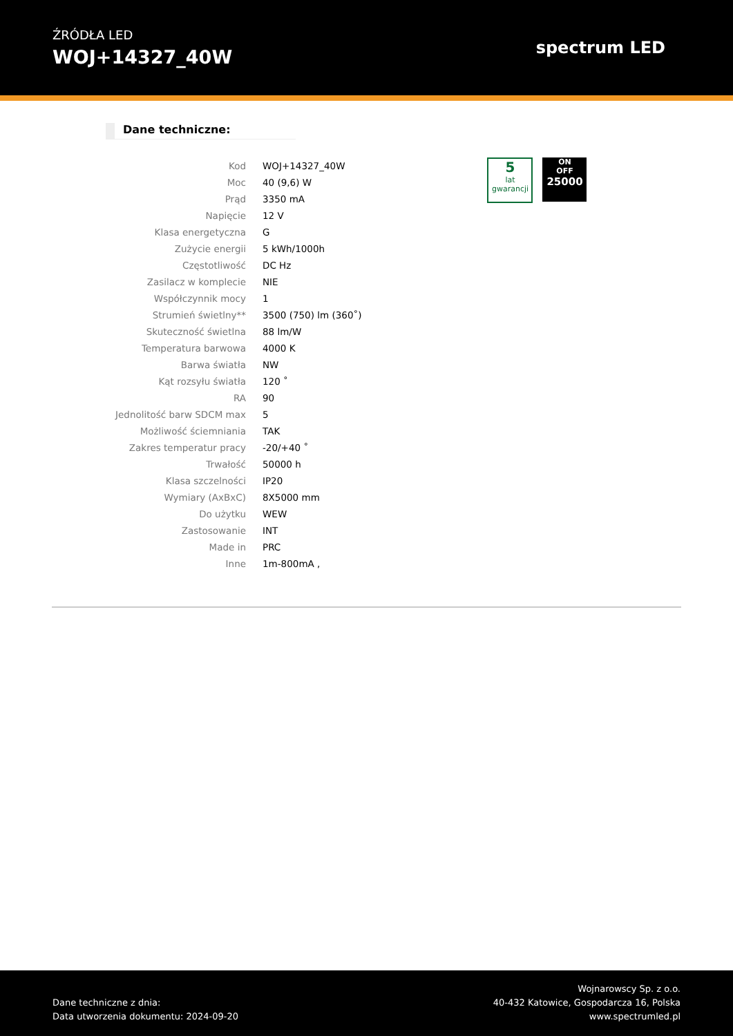ŹRÓDŁA LED
WOJ+14327_40W
spectrum LED
Dane techniczne:
| Kod | WOJ+14327_40W |
| Moc | 40 (9,6) W |
| Prąd | 3350 mA |
| Napięcie | 12 V |
| Klasa energetyczna | G |
| Zużycie energii | 5 kWh/1000h |
| Częstotliwość | DC Hz |
| Zasilacz w komplecie | NIE |
| Współczynnik mocy | 1 |
| Strumień świetlny** | 3500 (750) lm (360˚) |
| Skuteczność świetlna | 88 lm/W |
| Temperatura barwowa | 4000 K |
| Barwa światła | NW |
| Kąt rozsyłu światła | 120 ˚ |
| RA | 90 |
| Jednolitość barw SDCM max | 5 |
| Możliwość ściemniania | TAK |
| Zakres temperatur pracy | -20/+40 ˚ |
| Trwałość | 50000 h |
| Klasa szczelności | IP20 |
| Wymiary (AxBxC) | 8X5000 mm |
| Do użytku | WEW |
| Zastosowanie | INT |
| Made in | PRC |
| Inne | 1m-800mA , |
5
lat gwarancji
ON
OFF
25000
Dane techniczne z dnia:
Data utworzenia dokumentu: 2024-09-20
Wojnarowscy Sp. z o.o.
40-432 Katowice, Gospodarcza 16, Polska
www.spectrumled.pl